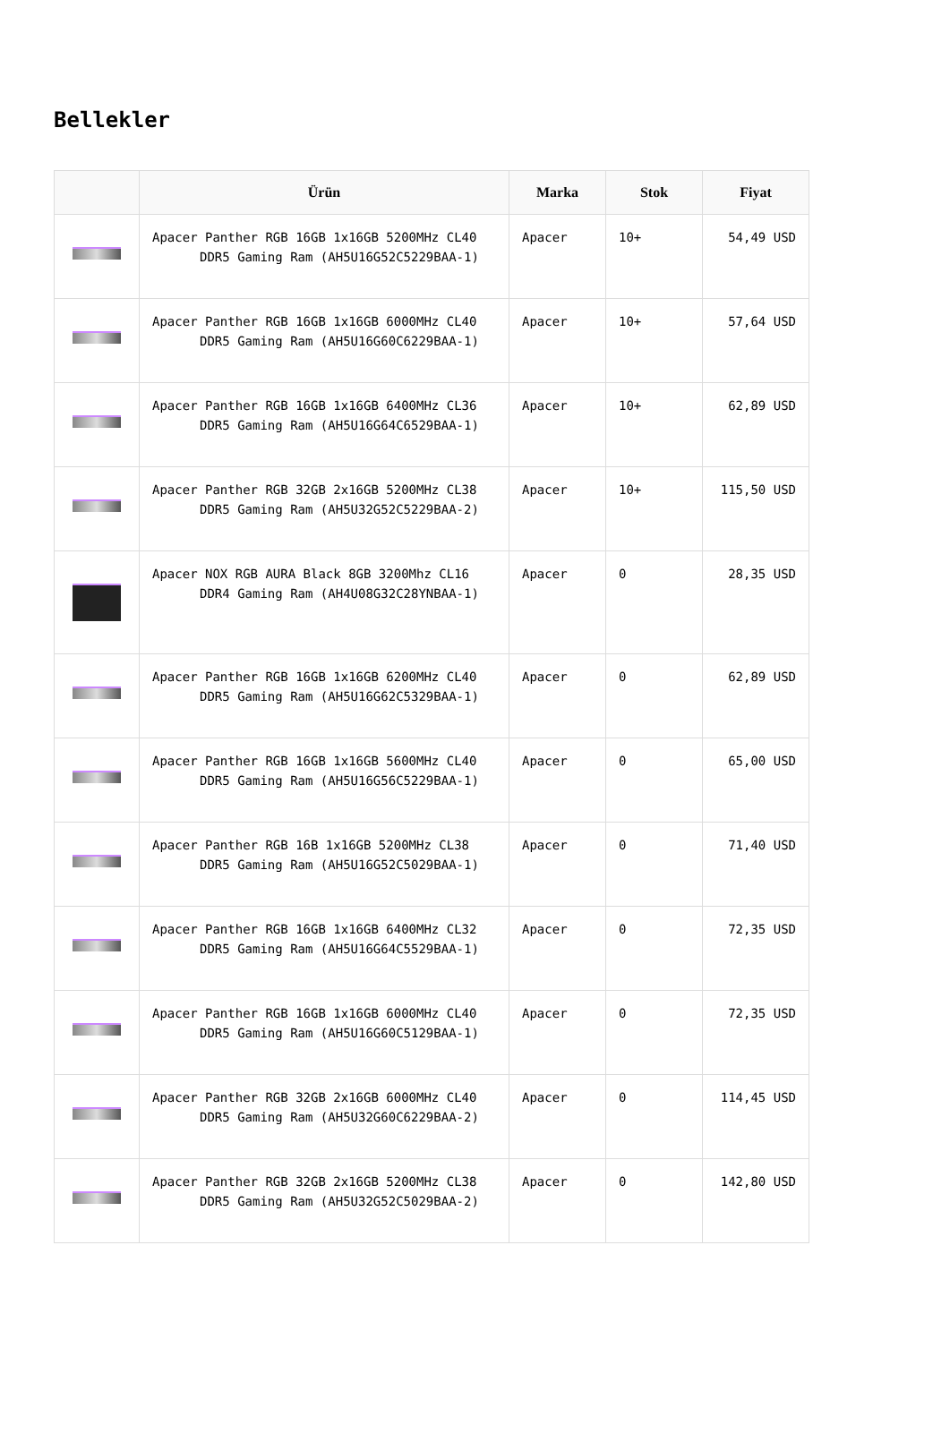Bellekler
| | Ürün | Marka | Stok | Fiyat |
| --- | --- | --- | --- | --- |
| | Apacer Panther RGB 16GB 1x16GB 5200MHz CL40 DDR5 Gaming Ram (AH5U16G52C5229BAA-1) | Apacer | 10+ | 54,49 USD |
| | Apacer Panther RGB 16GB 1x16GB 6000MHz CL40 DDR5 Gaming Ram (AH5U16G60C6229BAA-1) | Apacer | 10+ | 57,64 USD |
| | Apacer Panther RGB 16GB 1x16GB 6400MHz CL36 DDR5 Gaming Ram (AH5U16G64C6529BAA-1) | Apacer | 10+ | 62,89 USD |
| | Apacer Panther RGB 32GB 2x16GB 5200MHz CL38 DDR5 Gaming Ram (AH5U32G52C5229BAA-2) | Apacer | 10+ | 115,50 USD |
| | Apacer NOX RGB AURA Black 8GB 3200Mhz CL16 DDR4 Gaming Ram (AH4U08G32C28YNBAA-1) | Apacer | 0 | 28,35 USD |
| | Apacer Panther RGB 16GB 1x16GB 6200MHz CL40 DDR5 Gaming Ram (AH5U16G62C5329BAA-1) | Apacer | 0 | 62,89 USD |
| | Apacer Panther RGB 16GB 1x16GB 5600MHz CL40 DDR5 Gaming Ram (AH5U16G56C5229BAA-1) | Apacer | 0 | 65,00 USD |
| | Apacer Panther RGB 16B 1x16GB 5200MHz CL38 DDR5 Gaming Ram (AH5U16G52C5029BAA-1) | Apacer | 0 | 71,40 USD |
| | Apacer Panther RGB 16GB 1x16GB 6400MHz CL32 DDR5 Gaming Ram (AH5U16G64C5529BAA-1) | Apacer | 0 | 72,35 USD |
| | Apacer Panther RGB 16GB 1x16GB 6000MHz CL40 DDR5 Gaming Ram (AH5U16G60C5129BAA-1) | Apacer | 0 | 72,35 USD |
| | Apacer Panther RGB 32GB 2x16GB 6000MHz CL40 DDR5 Gaming Ram (AH5U32G60C6229BAA-2) | Apacer | 0 | 114,45 USD |
| | Apacer Panther RGB 32GB 2x16GB 5200MHz CL38 DDR5 Gaming Ram (AH5U32G52C5029BAA-2) | Apacer | 0 | 142,80 USD |